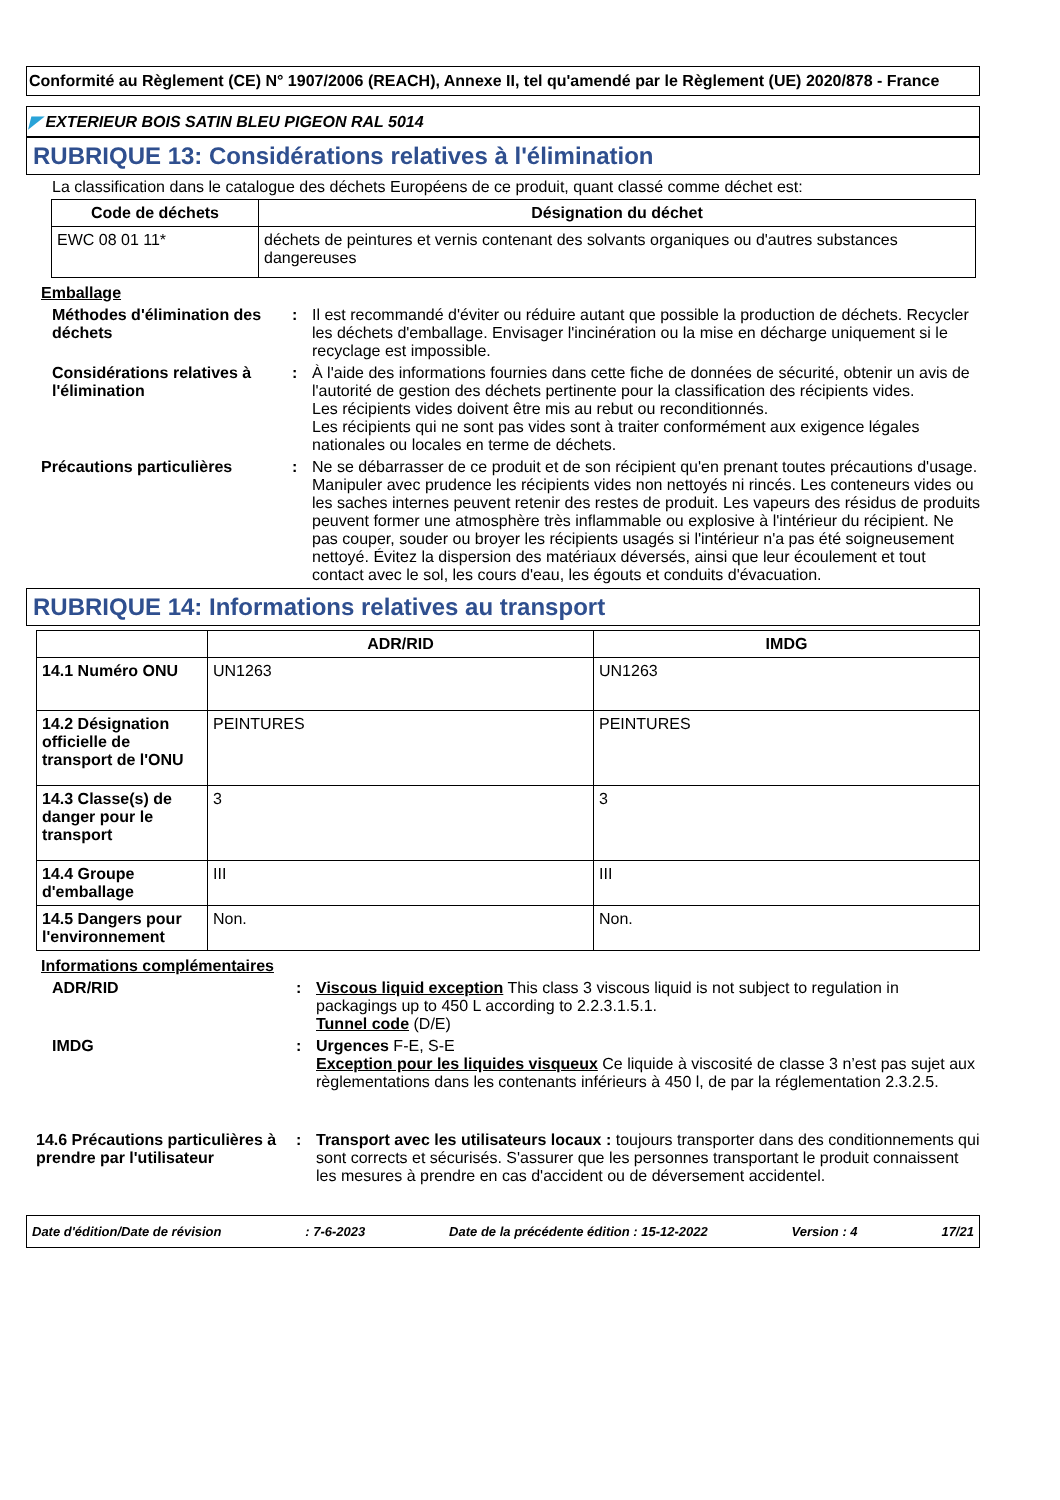Conformité au Règlement (CE) N° 1907/2006 (REACH), Annexe II, tel qu'amendé par le Règlement (UE) 2020/878 - France
◤ EXTERIEUR BOIS SATIN BLEU PIGEON RAL 5014
RUBRIQUE 13: Considérations relatives à l'élimination
La classification dans le catalogue des déchets Européens de ce produit, quant classé comme déchet est:
| Code de déchets | Désignation du déchet |
| --- | --- |
| EWC 08 01 11* | déchets de peintures et vernis contenant des solvants organiques ou d'autres substances dangereuses |
Emballage
Méthodes d'élimination des déchets
: Il est recommandé d'éviter ou réduire autant que possible la production de déchets. Recycler les déchets d'emballage. Envisager l'incinération ou la mise en décharge uniquement si le recyclage est impossible.
Considérations relatives à l'élimination
: À l'aide des informations fournies dans cette fiche de données de sécurité, obtenir un avis de l'autorité de gestion des déchets pertinente pour la classification des récipients vides.
Les récipients vides doivent être mis au rebut ou reconditionnés.
Les récipients qui ne sont pas vides sont à traiter conformément aux exigence légales nationales ou locales en terme de déchets.
Précautions particulières : Ne se débarrasser de ce produit et de son récipient qu'en prenant toutes précautions d'usage. Manipuler avec prudence les récipients vides non nettoyés ni rincés. Les conteneurs vides ou les saches internes peuvent retenir des restes de produit. Les vapeurs des résidus de produits peuvent former une atmosphère très inflammable ou explosive à l'intérieur du récipient. Ne pas couper, souder ou broyer les récipients usagés si l'intérieur n'a pas été soigneusement nettoyé. Évitez la dispersion des matériaux déversés, ainsi que leur écoulement et tout contact avec le sol, les cours d'eau, les égouts et conduits d'évacuation.
RUBRIQUE 14: Informations relatives au transport
| | ADR/RID | IMDG |
| --- | --- | --- |
| 14.1 Numéro ONU | UN1263 | UN1263 |
| 14.2 Désignation officielle de transport de l'ONU | PEINTURES | PEINTURES |
| 14.3 Classe(s) de danger pour le transport | 3 | 3 |
| 14.4 Groupe d'emballage | III | III |
| 14.5 Dangers pour l'environnement | Non. | Non. |
Informations complémentaires
ADR/RID : Viscous liquid exception This class 3 viscous liquid is not subject to regulation in packagings up to 450 L according to 2.2.3.1.5.1.
Tunnel code (D/E)
IMDG : Urgences F-E, S-E
Exception pour les liquides visqueux Ce liquide à viscosité de classe 3 n’est pas sujet aux règlementations dans les contenants inférieurs à 450 l, de par la réglementation 2.3.2.5.
14.6 Précautions particulières à prendre par l'utilisateur
: Transport avec les utilisateurs locaux : toujours transporter dans des conditionnements qui sont corrects et sécurisés. S'assurer que les personnes transportant le produit connaissent les mesures à prendre en cas d'accident ou de déversement accidentel.
Date d'édition/Date de révision: 7-6-2023 Date de la précédente édition : 15-12-2022 Version : 4 17/21